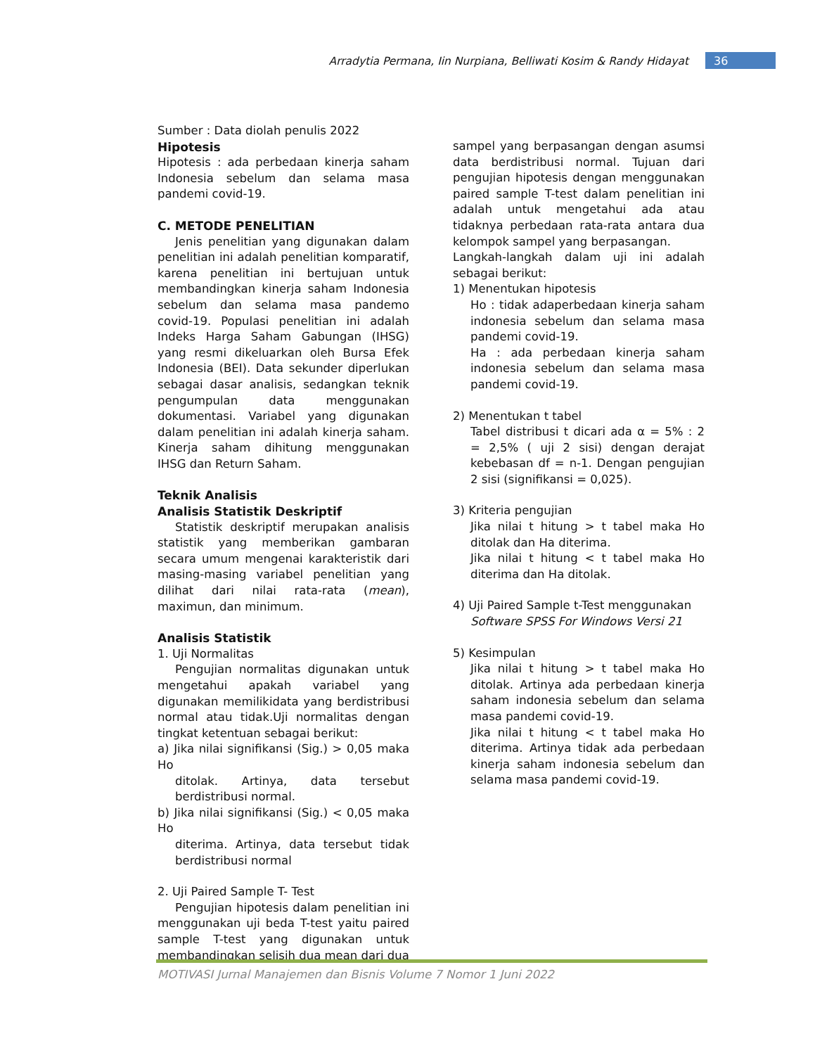Arradytia Permana, Iin Nurpiana, Belliwati Kosim & Randy Hidayat 36
Sumber : Data diolah penulis 2022
Hipotesis
Hipotesis : ada perbedaan kinerja saham Indonesia sebelum dan selama masa pandemi covid-19.
C. METODE PENELITIAN
Jenis penelitian yang digunakan dalam penelitian ini adalah penelitian komparatif, karena penelitian ini bertujuan untuk membandingkan kinerja saham Indonesia sebelum dan selama masa pandemo covid-19. Populasi penelitian ini adalah Indeks Harga Saham Gabungan (IHSG) yang resmi dikeluarkan oleh Bursa Efek Indonesia (BEI). Data sekunder diperlukan sebagai dasar analisis, sedangkan teknik pengumpulan data menggunakan dokumentasi. Variabel yang digunakan dalam penelitian ini adalah kinerja saham. Kinerja saham dihitung menggunakan IHSG dan Return Saham.
Teknik Analisis
Analisis Statistik Deskriptif
Statistik deskriptif merupakan analisis statistik yang memberikan gambaran secara umum mengenai karakteristik dari masing-masing variabel penelitian yang dilihat dari nilai rata-rata (mean), maximun, dan minimum.
Analisis Statistik
1. Uji Normalitas
Pengujian normalitas digunakan untuk mengetahui apakah variabel yang digunakan memilikidata yang berdistribusi normal atau tidak.Uji normalitas dengan tingkat ketentuan sebagai berikut:
a) Jika nilai signifikansi (Sig.) > 0,05 maka Ho
ditolak. Artinya, data tersebut berdistribusi normal.
b) Jika nilai signifikansi (Sig.) < 0,05 maka Ho
diterima. Artinya, data tersebut tidak berdistribusi normal
2. Uji Paired Sample T- Test
Pengujian hipotesis dalam penelitian ini menggunakan uji beda T-test yaitu paired sample T-test yang digunakan untuk membandingkan selisih dua mean dari dua
sampel yang berpasangan dengan asumsi data berdistribusi normal. Tujuan dari pengujian hipotesis dengan menggunakan paired sample T-test dalam penelitian ini adalah untuk mengetahui ada atau tidaknya perbedaan rata-rata antara dua kelompok sampel yang berpasangan.
Langkah-langkah dalam uji ini adalah sebagai berikut:
1) Menentukan hipotesis
Ho : tidak adaperbedaan kinerja saham indonesia sebelum dan selama masa pandemi covid-19.
Ha : ada perbedaan kinerja saham indonesia sebelum dan selama masa pandemi covid-19.
2) Menentukan t tabel
Tabel distribusi t dicari ada α = 5% : 2 = 2,5% ( uji 2 sisi) dengan derajat kebebasan df = n-1. Dengan pengujian 2 sisi (signifikansi = 0,025).
3) Kriteria pengujian
Jika nilai t hitung > t tabel maka Ho ditolak dan Ha diterima.
Jika nilai t hitung < t tabel maka Ho diterima dan Ha ditolak.
4) Uji Paired Sample t-Test menggunakan
Software SPSS For Windows Versi 21
5) Kesimpulan
Jika nilai t hitung > t tabel maka Ho ditolak. Artinya ada perbedaan kinerja saham indonesia sebelum dan selama masa pandemi covid-19.
Jika nilai t hitung < t tabel maka Ho diterima. Artinya tidak ada perbedaan kinerja saham indonesia sebelum dan selama masa pandemi covid-19.
MOTIVASI Jurnal Manajemen dan Bisnis Volume 7 Nomor 1 Juni 2022